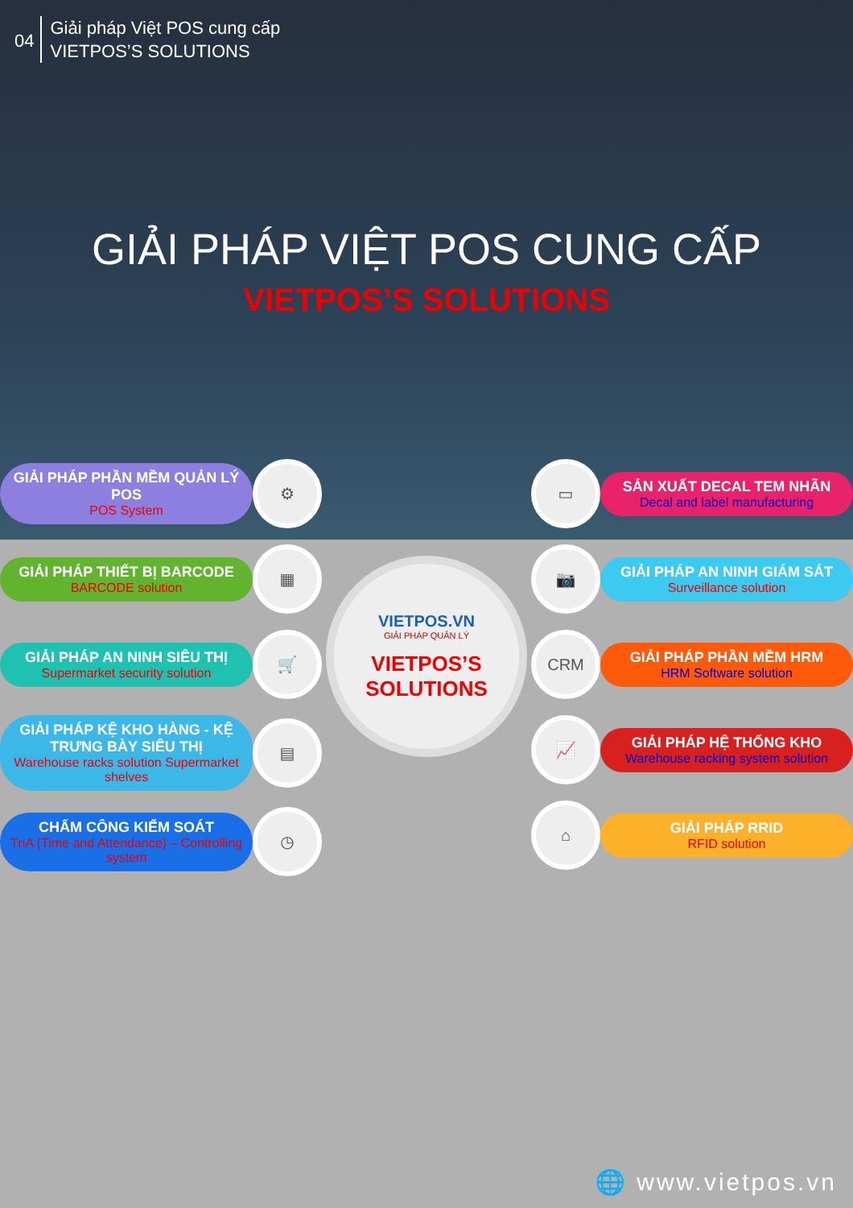04
Giải pháp Việt POS cung cấp
VIETPOS’S SOLUTIONS
GIẢI PHÁP VIỆT POS CUNG CẤP
VIETPOS’S SOLUTIONS
GIẢI PHÁP PHẦN MỀM QUẢN LÝ POS
POS System
⚙
GIẢI PHÁP THIẾT BỊ BARCODE
BARCODE solution
▦
GIẢI PHÁP AN NINH SIÊU THỊ
Supermarket security solution
🛒
GIẢI PHÁP KỆ KHO HÀNG - KỆ TRƯNG BÀY SIÊU THỊ
Warehouse racks solution Supermarket shelves
▤
CHẤM CÔNG KIỂM SOÁT
TnA (Time and Attendance) – Controlling system
◷
VIETPOS.VN
GIẢI PHÁP QUẢN LÝ
VIETPOS’S
SOLUTIONS
▭
SẢN XUẤT DECAL TEM NHÃN
Decal and label manufacturing
📷
GIẢI PHÁP AN NINH GIÁM SÁT
Surveillance solution
CRM
GIẢI PHÁP PHẦN MỀM HRM
HRM Software solution
📈
GIẢI PHÁP HỆ THỐNG KHO
Warehouse racking system solution
⌂
GIẢI PHÁP RRID
RFID solution
🌐 www.vietpos.vn